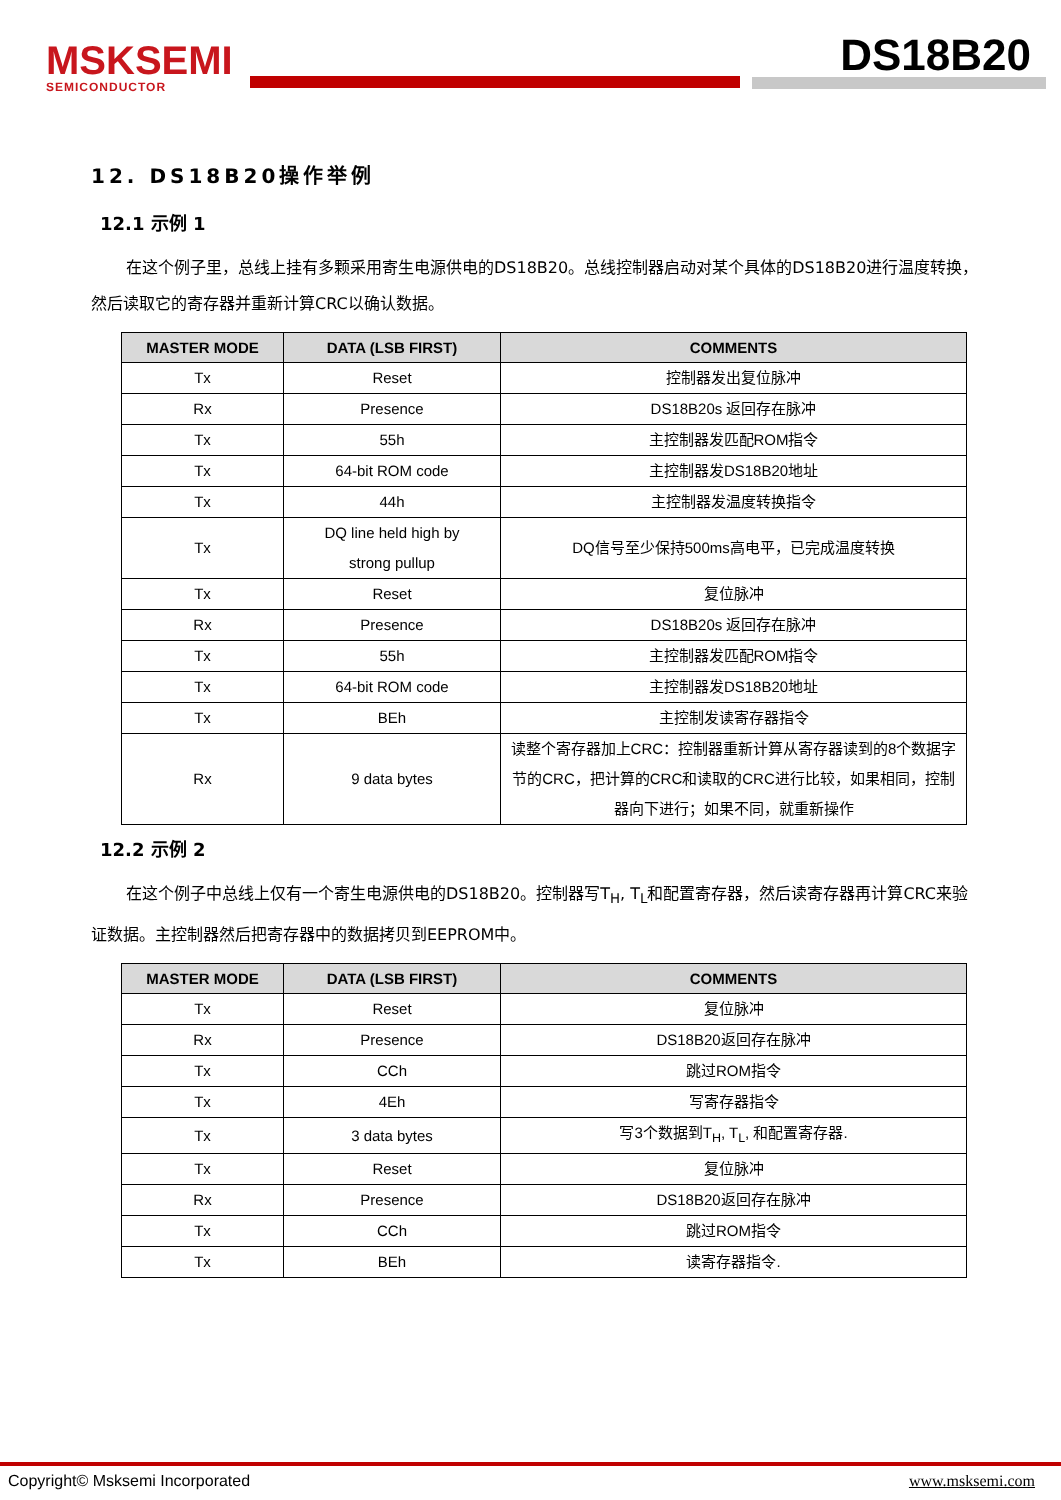MSKSEMI
SEMICONDUCTOR
DS18B20
12. DS18B20操作举例
12.1 示例 1
在这个例子里，总线上挂有多颗采用寄生电源供电的DS18B20。总线控制器启动对某个具体的DS18B20进行温度转换，然后读取它的寄存器并重新计算CRC以确认数据。
| MASTER MODE | DATA (LSB FIRST) | COMMENTS |
| --- | --- | --- |
| Tx | Reset | 控制器发出复位脉冲 |
| Rx | Presence | DS18B20s 返回存在脉冲 |
| Tx | 55h | 主控制器发匹配ROM指令 |
| Tx | 64-bit ROM code | 主控制器发DS18B20地址 |
| Tx | 44h | 主控制器发温度转换指令 |
| Tx | DQ line held high by strong pullup | DQ信号至少保持500ms高电平，已完成温度转换 |
| Tx | Reset | 复位脉冲 |
| Rx | Presence | DS18B20s 返回存在脉冲 |
| Tx | 55h | 主控制器发匹配ROM指令 |
| Tx | 64-bit ROM code | 主控制器发DS18B20地址 |
| Tx | BEh | 主控制发读寄存器指令 |
| Rx | 9 data bytes | 读整个寄存器加上CRC：控制器重新计算从寄存器读到的8个数据字节的CRC，把计算的CRC和读取的CRC进行比较，如果相同，控制器向下进行；如果不同，就重新操作 |
12.2 示例 2
在这个例子中总线上仅有一个寄生电源供电的DS18B20。控制器写T<sub>H</sub>, T<sub>L</sub>和配置寄存器，然后读寄存器再计算CRC来验证数据。主控制器然后把寄存器中的数据拷贝到EEPROM中。
| MASTER MODE | DATA (LSB FIRST) | COMMENTS |
| --- | --- | --- |
| Tx | Reset | 复位脉冲 |
| Rx | Presence | DS18B20返回存在脉冲 |
| Tx | CCh | 跳过ROM指令 |
| Tx | 4Eh | 写寄存器指令 |
| Tx | 3 data bytes | 写3个数据到T<sub>H</sub>, T<sub>L</sub>, 和配置寄存器. |
| Tx | Reset | 复位脉冲 |
| Rx | Presence | DS18B20返回存在脉冲 |
| Tx | CCh | 跳过ROM指令 |
| Tx | BEh | 读寄存器指令. |
Copyright© Msksemi Incorporated www.msksemi.com